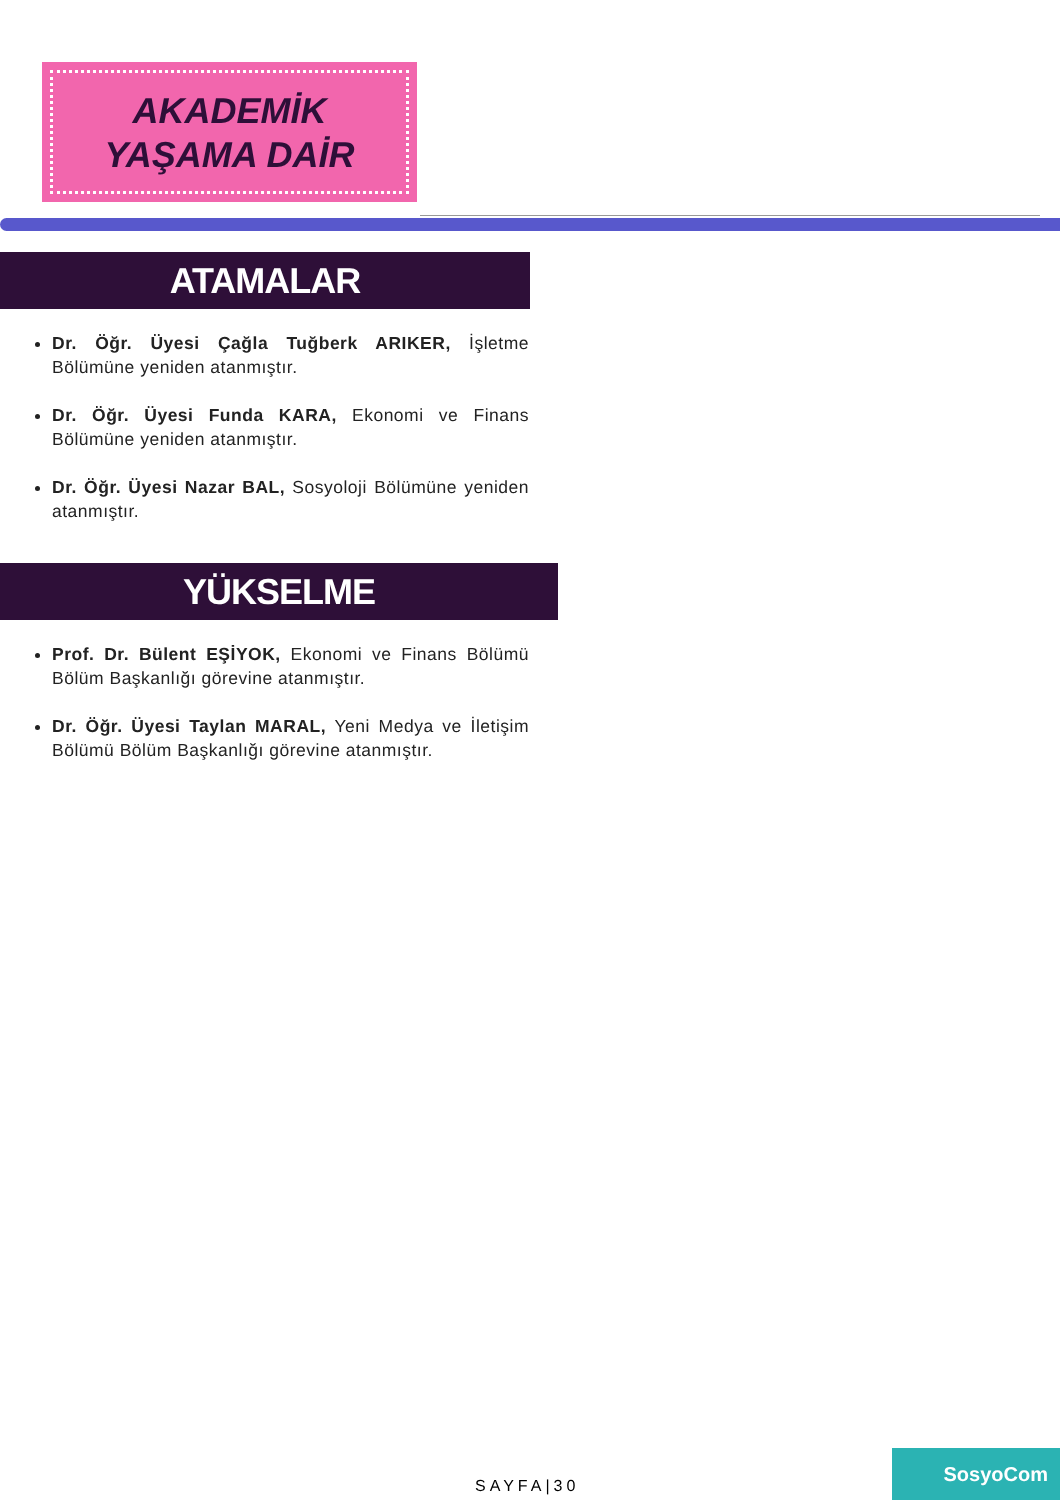AKADEMİK
YAŞAMA DAİR
ATAMALAR
Dr. Öğr. Üyesi Çağla Tuğberk ARIKER, İşletme Bölümüne yeniden atanmıştır.
Dr. Öğr. Üyesi Funda KARA, Ekonomi ve Finans Bölümüne yeniden atanmıştır.
Dr. Öğr. Üyesi Nazar BAL, Sosyoloji Bölümüne yeniden atanmıştır.
YÜKSELME
Prof. Dr. Bülent EŞİYOK, Ekonomi ve Finans Bölümü Bölüm Başkanlığı görevine atanmıştır.
Dr. Öğr. Üyesi Taylan MARAL, Yeni Medya ve İletişim Bölümü Bölüm Başkanlığı görevine atanmıştır.
SAYFA|30
SosyoCom